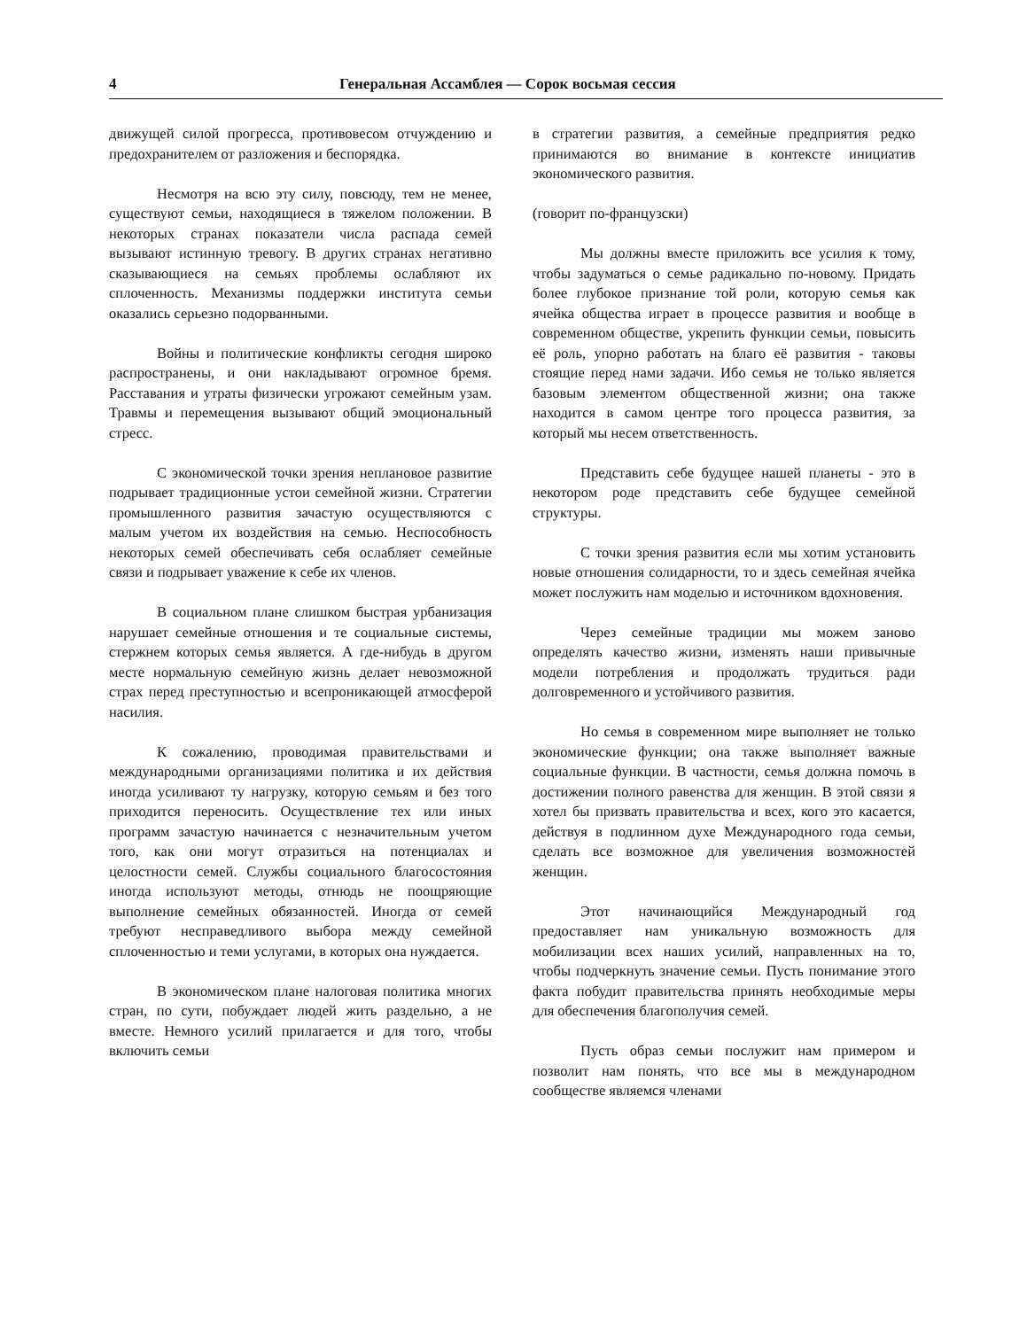4 Генеральная Ассамблея — Сорок восьмая сессия
движущей силой прогресса, противовесом отчуждению и предохранителем от разложения и беспорядка.
Несмотря на всю эту силу, повсюду, тем не менее, существуют семьи, находящиеся в тяжелом положении. В некоторых странах показатели числа распада семей вызывают истинную тревогу. В других странах негативно сказывающиеся на семьях проблемы ослабляют их сплоченность. Механизмы поддержки института семьи оказались серьезно подорванными.
Войны и политические конфликты сегодня широко распространены, и они накладывают огромное бремя. Расставания и утраты физически угрожают семейным узам. Травмы и перемещения вызывают общий эмоциональный стресс.
С экономической точки зрения неплановое развитие подрывает традиционные устои семейной жизни. Стратегии промышленного развития зачастую осуществляются с малым учетом их воздействия на семью. Неспособность некоторых семей обеспечивать себя ослабляет семейные связи и подрывает уважение к себе их членов.
В социальном плане слишком быстрая урбанизация нарушает семейные отношения и те социальные системы, стержнем которых семья является. А где-нибудь в другом месте нормальную семейную жизнь делает невозможной страх перед преступностью и всепроникающей атмосферой насилия.
К сожалению, проводимая правительствами и международными организациями политика и их действия иногда усиливают ту нагрузку, которую семьям и без того приходится переносить. Осуществление тех или иных программ зачастую начинается с незначительным учетом того, как они могут отразиться на потенциалах и целостности семей. Службы социального благосостояния иногда используют методы, отнюдь не поощряющие выполнение семейных обязанностей. Иногда от семей требуют несправедливого выбора между семейной сплоченностью и теми услугами, в которых она нуждается.
В экономическом плане налоговая политика многих стран, по сути, побуждает людей жить раздельно, а не вместе. Немного усилий прилагается и для того, чтобы включить семьи
в стратегии развития, а семейные предприятия редко принимаются во внимание в контексте инициатив экономического развития.
(говорит по-французски)
Мы должны вместе приложить все усилия к тому, чтобы задуматься о семье радикально по-новому. Придать более глубокое признание той роли, которую семья как ячейка общества играет в процессе развития и вообще в современном обществе, укрепить функции семьи, повысить её роль, упорно работать на благо её развития - таковы стоящие перед нами задачи. Ибо семья не только является базовым элементом общественной жизни; она также находится в самом центре того процесса развития, за который мы несем ответственность.
Представить себе будущее нашей планеты - это в некотором роде представить себе будущее семейной структуры.
С точки зрения развития если мы хотим установить новые отношения солидарности, то и здесь семейная ячейка может послужить нам моделью и источником вдохновения.
Через семейные традиции мы можем заново определять качество жизни, изменять наши привычные модели потребления и продолжать трудиться ради долговременного и устойчивого развития.
Но семья в современном мире выполняет не только экономические функции; она также выполняет важные социальные функции. В частности, семья должна помочь в достижении полного равенства для женщин. В этой связи я хотел бы призвать правительства и всех, кого это касается, действуя в подлинном духе Международного года семьи, сделать все возможное для увеличения возможностей женщин.
Этот начинающийся Международный год предоставляет нам уникальную возможность для мобилизации всех наших усилий, направленных на то, чтобы подчеркнуть значение семьи. Пусть понимание этого факта побудит правительства принять необходимые меры для обеспечения благополучия семей.
Пусть образ семьи послужит нам примером и позволит нам понять, что все мы в международном сообществе являемся членами